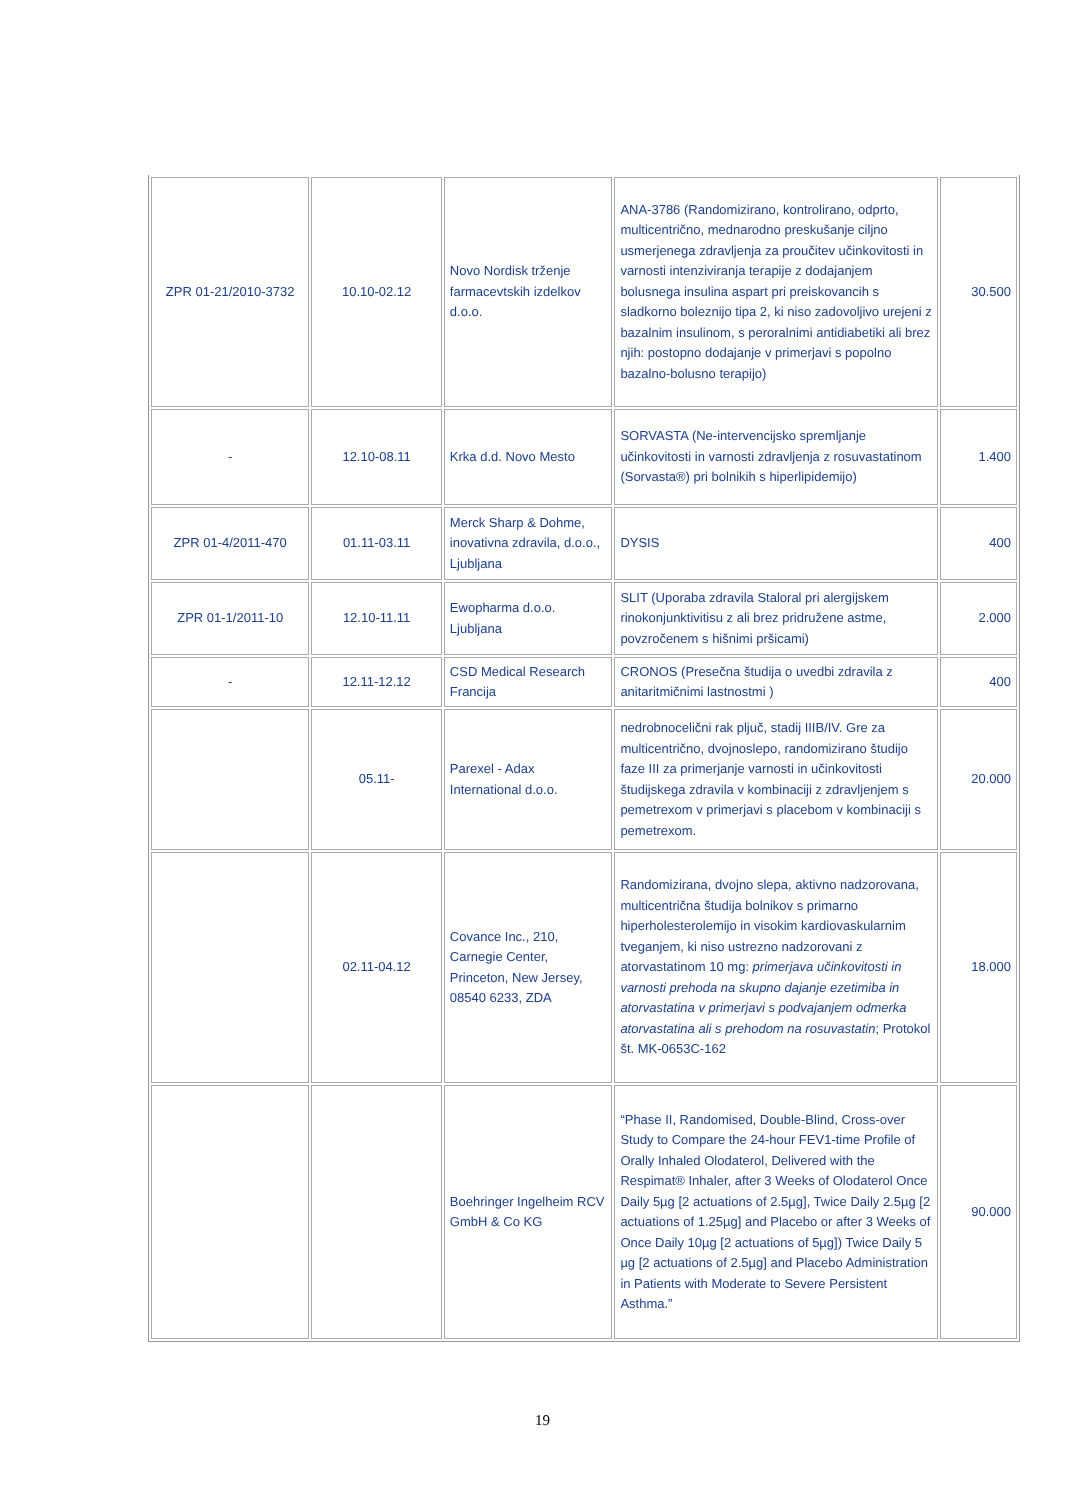| ZPR 01-21/2010-3732 | 10.10-02.12 | Novo Nordisk trženje farmacevtskih izdelkov d.o.o. | ANA-3786 (Randomizirano, kontrolirano, odprto, multicentrično, mednarodno preskušanje ciljno usmerjenega zdravljenja za proučitev učinkovitosti in varnosti intenziviranja terapije z dodajanjem bolusnega insulina aspart pri preiskovancih s sladkorno boleznijo tipa 2, ki niso zadovoljivo urejeni z bazalnim insulinom, s peroralnimi antidiabetiki ali brez njih: postopno dodajanje v primerjavi s popolno bazalno-bolusno terapijo) | 30.500 |
| - | 12.10-08.11 | Krka d.d. Novo Mesto | SORVASTA (Ne-intervencijsko spremljanje učinkovitosti in varnosti zdravljenja z rosuvastatinom (Sorvasta®) pri bolnikih s hiperlipidemijo) | 1.400 |
| ZPR 01-4/2011-470 | 01.11-03.11 | Merck Sharp & Dohme, inovativna zdravila, d.o.o., Ljubljana | DYSIS | 400 |
| ZPR 01-1/2011-10 | 12.10-11.11 | Ewopharma d.o.o. Ljubljana | SLIT (Uporaba zdravila Staloral pri alergijskem rinokonjunktivitisu z ali brez pridružene astme, povzročenem s hišnimi pršicami) | 2.000 |
| - | 12.11-12.12 | CSD Medical Research Francija | CRONOS (Presečna študija o uvedbi zdravila z anitaritmičnimi lastnostmi ) | 400 |
| | 05.11- | Parexel - Adax International d.o.o. | nedrobnocelični rak pljuč, stadij IIIB/IV. Gre za multicentrično, dvojnoslepo, randomizirano študijo faze III za primerjanje varnosti in učinkovitosti študijskega zdravila v kombinaciji z zdravljenjem s pemetrexom v primerjavi s placebom v kombinaciji s pemetrexom. | 20.000 |
| | 02.11-04.12 | Covance Inc., 210, Carnegie Center, Princeton, New Jersey, 08540 6233, ZDA | Randomizirana, dvojno slepa, aktivno nadzorovana, multicentrična študija bolnikov s primarno hiperholesterolemijo in visokim kardiovaskularnim tveganjem, ki niso ustrezno nadzorovani z atorvastatinom 10 mg: primerjava učinkovitosti in varnosti prehoda na skupno dajanje ezetimiba in atorvastatina v primerjavi s podvajanjem odmerka atorvastatina ali s prehodom na rosuvastatin ; Protokol št. MK-0653C-162 | 18.000 |
| | | Boehringer Ingelheim RCV GmbH & Co KG | “Phase II, Randomised, Double-Blind, Cross-over Study to Compare the 24-hour FEV1-time Profile of Orally Inhaled Olodaterol, Delivered with the Respimat® Inhaler, after 3 Weeks of Olodaterol Once Daily 5µg [2 actuations of 2.5µg], Twice Daily 2.5µg [2 actuations of 1.25µg] and Placebo or after 3 Weeks of Once Daily 10µg [2 actuations of 5µg]) Twice Daily 5 µg [2 actuations of 2.5µg] and Placebo Administration in Patients with Moderate to Severe Persistent Asthma.” | 90.000 |
19